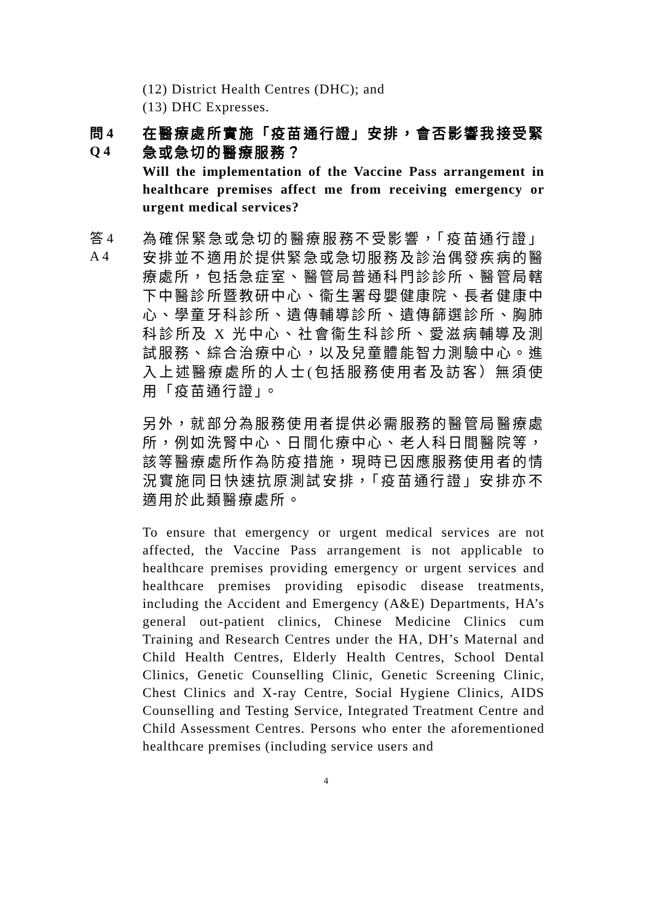(12) District Health Centres (DHC); and
(13) DHC Expresses.
問 4
Q 4
在醫療處所實施「疫苗通行證」安排，會否影響我接受緊急或急切的醫療服務？
Will the implementation of the Vaccine Pass arrangement in healthcare premises affect me from receiving emergency or urgent medical services?
答 4
A 4
為確保緊急或急切的醫療服務不受影響，「疫苗通行證」安排並不適用於提供緊急或急切服務及診治偶發疾病的醫療處所，包括急症室、醫管局普通科門診診所、醫管局轄下中醫診所暨教研中心、衞生署母嬰健康院、長者健康中心、學童牙科診所、遺傳輔導診所、遺傳篩選診所、胸肺科診所及 X 光中心、社會衞生科診所、愛滋病輔導及測試服務、綜合治療中心，以及兒童體能智力測驗中心。進入上述醫療處所的人士(包括服務使用者及訪客）無須使用「疫苗通行證」。
另外，就部分為服務使用者提供必需服務的醫管局醫療處所，例如洗腎中心、日間化療中心、老人科日間醫院等，該等醫療處所作為防疫措施，現時已因應服務使用者的情況實施同日快速抗原測試安排，「疫苗通行證」安排亦不適用於此類醫療處所。
To ensure that emergency or urgent medical services are not affected, the Vaccine Pass arrangement is not applicable to healthcare premises providing emergency or urgent services and healthcare premises providing episodic disease treatments, including the Accident and Emergency (A&E) Departments, HA’s general out-patient clinics, Chinese Medicine Clinics cum Training and Research Centres under the HA, DH’s Maternal and Child Health Centres, Elderly Health Centres, School Dental Clinics, Genetic Counselling Clinic, Genetic Screening Clinic, Chest Clinics and X-ray Centre, Social Hygiene Clinics, AIDS Counselling and Testing Service, Integrated Treatment Centre and Child Assessment Centres. Persons who enter the aforementioned healthcare premises (including service users and
4